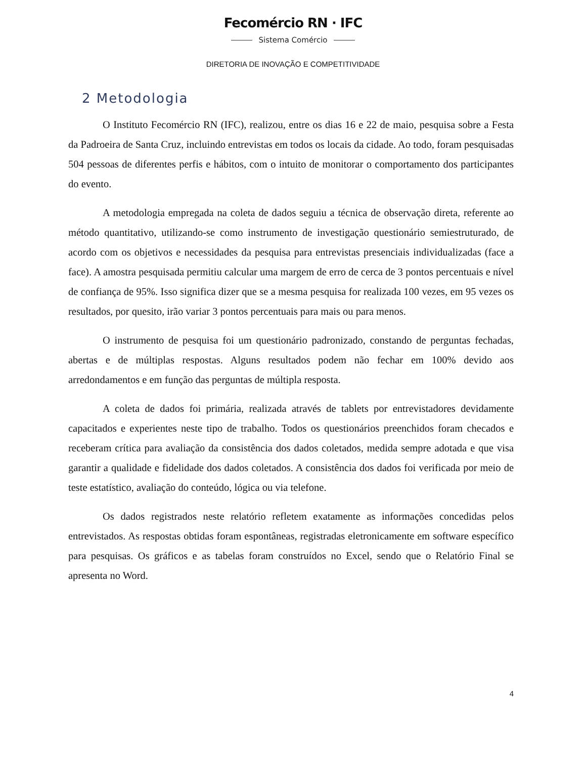Fecomércio RN · IFC
Sistema Comércio
DIRETORIA DE INOVAÇÃO E COMPETITIVIDADE
2 Metodologia
O Instituto Fecomércio RN (IFC), realizou, entre os dias 16 e 22 de maio, pesquisa sobre a Festa da Padroeira de Santa Cruz, incluindo entrevistas em todos os locais da cidade. Ao todo, foram pesquisadas 504 pessoas de diferentes perfis e hábitos, com o intuito de monitorar o comportamento dos participantes do evento.
A metodologia empregada na coleta de dados seguiu a técnica de observação direta, referente ao método quantitativo, utilizando-se como instrumento de investigação questionário semiestruturado, de acordo com os objetivos e necessidades da pesquisa para entrevistas presenciais individualizadas (face a face). A amostra pesquisada permitiu calcular uma margem de erro de cerca de 3 pontos percentuais e nível de confiança de 95%. Isso significa dizer que se a mesma pesquisa for realizada 100 vezes, em 95 vezes os resultados, por quesito, irão variar 3 pontos percentuais para mais ou para menos.
O instrumento de pesquisa foi um questionário padronizado, constando de perguntas fechadas, abertas e de múltiplas respostas. Alguns resultados podem não fechar em 100% devido aos arredondamentos e em função das perguntas de múltipla resposta.
A coleta de dados foi primária, realizada através de tablets por entrevistadores devidamente capacitados e experientes neste tipo de trabalho. Todos os questionários preenchidos foram checados e receberam crítica para avaliação da consistência dos dados coletados, medida sempre adotada e que visa garantir a qualidade e fidelidade dos dados coletados. A consistência dos dados foi verificada por meio de teste estatístico, avaliação do conteúdo, lógica ou via telefone.
Os dados registrados neste relatório refletem exatamente as informações concedidas pelos entrevistados. As respostas obtidas foram espontâneas, registradas eletronicamente em software específico para pesquisas. Os gráficos e as tabelas foram construídos no Excel, sendo que o Relatório Final se apresenta no Word.
4